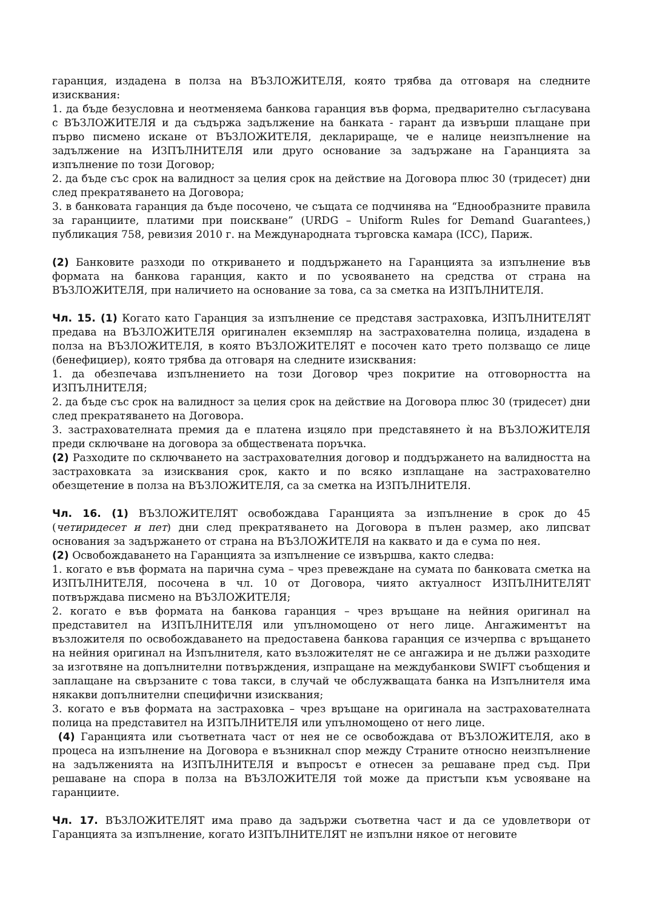гаранция, издадена в полза на ВЪЗЛОЖИТЕЛЯ, която трябва да отговаря на следните изисквания:
1. да бъде безусловна и неотменяема банкова гаранция във форма, предварително съгласувана с ВЪЗЛОЖИТЕЛЯ и да съдържа задължение на банката - гарант да извърши плащане при първо писмено искане от ВЪЗЛОЖИТЕЛЯ, декларираще, че е налице неизпълнение на задължение на ИЗПЪЛНИТЕЛЯ или друго основание за задържане на Гаранцията за изпълнение по този Договор;
2. да бъде със срок на валидност за целия срок на действие на Договора плюс 30 (тридесет) дни след прекратяването на Договора;
3. в банковата гаранция да бъде посочено, че същата се подчинява на “Еднообразните правила за гаранциите, платими при поискване” (URDG – Uniform Rules for Demand Guarantees,) публикация 758, ревизия 2010 г. на Международната търговска камара (ICC), Париж.
(2) Банковите разходи по откриването и поддържането на Гаранцията за изпълнение във формата на банкова гаранция, както и по усвояването на средства от страна на ВЪЗЛОЖИТЕЛЯ, при наличието на основание за това, са за сметка на ИЗПЪЛНИТЕЛЯ.
Чл. 15. (1) Когато като Гаранция за изпълнение се представя застраховка, ИЗПЪЛНИТЕЛЯТ предава на ВЪЗЛОЖИТЕЛЯ оригинален екземпляр на застрахователна полица, издадена в полза на ВЪЗЛОЖИТЕЛЯ, в която ВЪЗЛОЖИТЕЛЯТ е посочен като трето ползващо се лице (бенефициер), която трябва да отговаря на следните изисквания:
1. да обезпечава изпълнението на този Договор чрез покритие на отговорността на ИЗПЪЛНИТЕЛЯ;
2. да бъде със срок на валидност за целия срок на действие на Договора плюс 30 (тридесет) дни след прекратяването на Договора.
3. застрахователната премия да е платена изцяло при представянето ѝ на ВЪЗЛОЖИТЕЛЯ преди сключване на договора за обществената поръчка.
(2) Разходите по сключването на застрахователния договор и поддържането на валидността на застраховката за изисквания срок, както и по всяко изплащане на застрахователно обезщетение в полза на ВЪЗЛОЖИТЕЛЯ, са за сметка на ИЗПЪЛНИТЕЛЯ.
Чл. 16. (1) ВЪЗЛОЖИТЕЛЯТ освобождава Гаранцията за изпълнение в срок до 45 (четиридесет и пет) дни след прекратяването на Договора в пълен размер, ако липсват основания за задържането от страна на ВЪЗЛОЖИТЕЛЯ на каквато и да е сума по нея.
(2) Освобождаването на Гаранцията за изпълнение се извършва, както следва:
1. когато е във формата на парична сума – чрез превеждане на сумата по банковата сметка на ИЗПЪЛНИТЕЛЯ, посочена в чл. 10 от Договора, чиято актуалност ИЗПЪЛНИТЕЛЯТ потвърждава писмено на ВЪЗЛОЖИТЕЛЯ;
2. когато е във формата на банкова гаранция – чрез връщане на нейния оригинал на представител на ИЗПЪЛНИТЕЛЯ или упълномощено от него лице. Ангажиментът на възложителя по освобождаването на предоставена банкова гаранция се изчерпва с връщането на нейния оригинал на Изпълнителя, като възложителят не се ангажира и не дължи разходите за изготвяне на допълнителни потвърждения, изпращане на междубанкови SWIFT съобщения и заплащане на свързаните с това такси, в случай че обслужващата банка на Изпълнителя има някакви допълнителни специфични изисквания;
3. когато е във формата на застраховка – чрез връщане на оригинала на застрахователната полица на представител на ИЗПЪЛНИТЕЛЯ или упълномощено от него лице.
(4) Гаранцията или съответната част от нея не се освобождава от ВЪЗЛОЖИТЕЛЯ, ако в процеса на изпълнение на Договора е възникнал спор между Страните относно неизпълнение на задълженията на ИЗПЪЛНИТЕЛЯ и въпросът е отнесен за решаване пред съд. При решаване на спора в полза на ВЪЗЛОЖИТЕЛЯ той може да пристъпи към усвояване на гаранциите.
Чл. 17. ВЪЗЛОЖИТЕЛЯТ има право да задържи съответна част и да се удовлетвори от Гаранцията за изпълнение, когато ИЗПЪЛНИТЕЛЯТ не изпълни някое от неговите